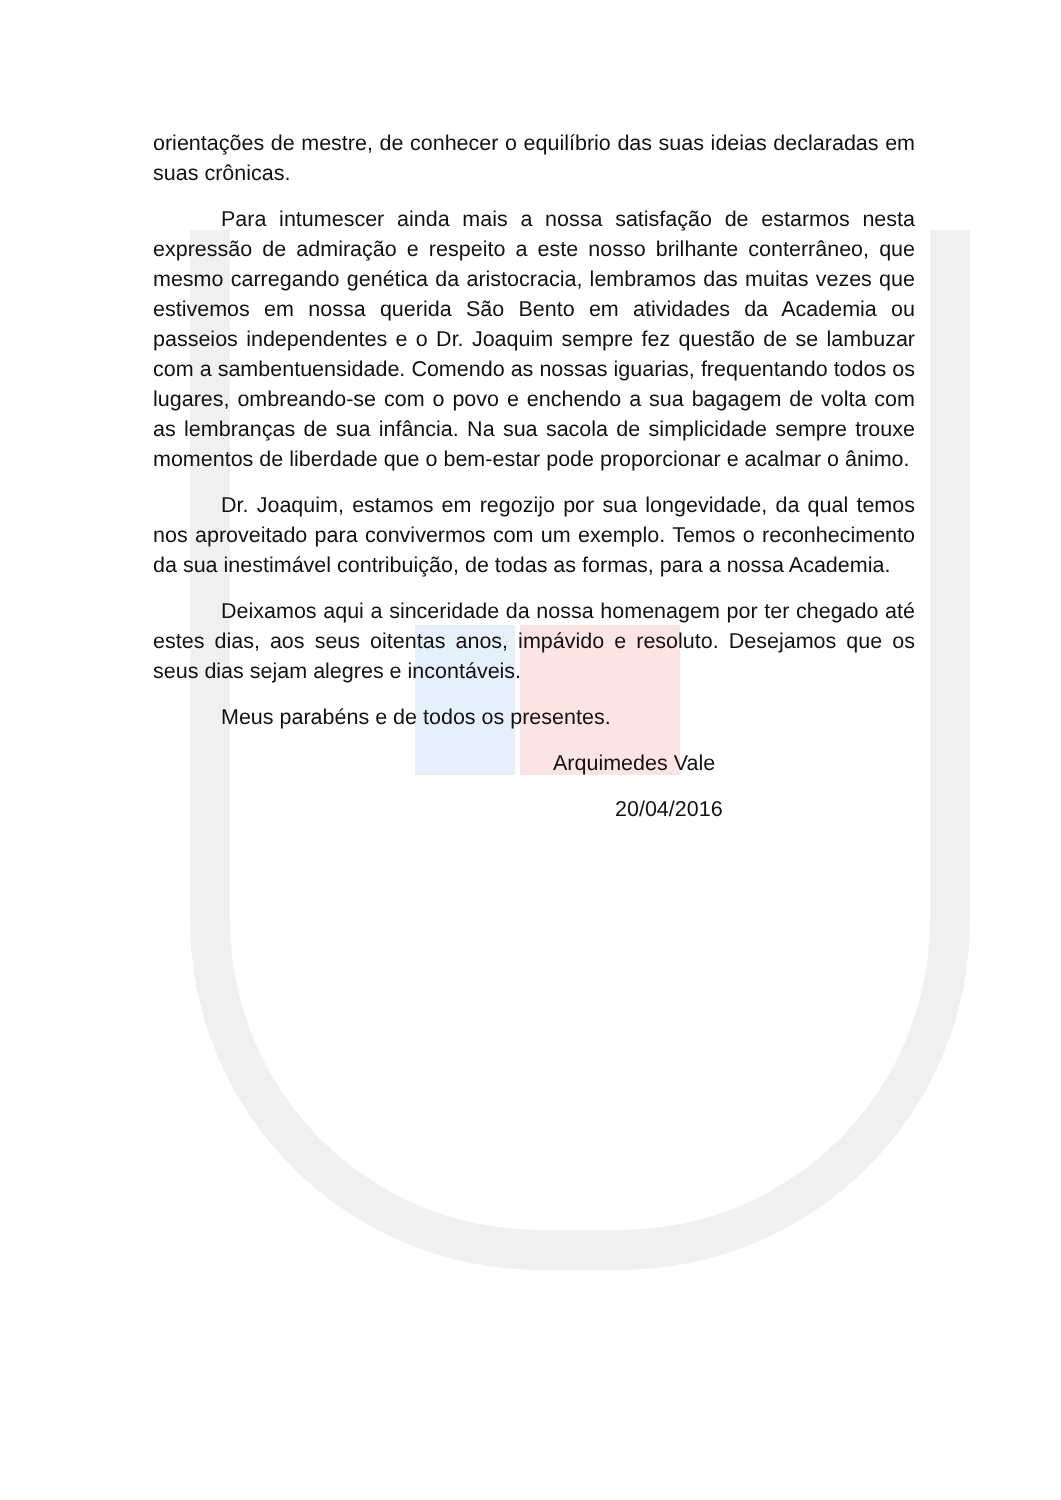orientações de mestre, de conhecer o equilíbrio das suas ideias declaradas em suas crônicas.
Para intumescer ainda mais a nossa satisfação de estarmos nesta expressão de admiração e respeito a este nosso brilhante conterrâneo, que mesmo carregando genética da aristocracia, lembramos das muitas vezes que estivemos em nossa querida São Bento em atividades da Academia ou passeios independentes e o Dr. Joaquim sempre fez questão de se lambuzar com a sambentuensidade. Comendo as nossas iguarias, frequentando todos os lugares, ombreando-se com o povo e enchendo a sua bagagem de volta com as lembranças de sua infância. Na sua sacola de simplicidade sempre trouxe momentos de liberdade que o bem-estar pode proporcionar e acalmar o ânimo.
Dr. Joaquim, estamos em regozijo por sua longevidade, da qual temos nos aproveitado para convivermos com um exemplo. Temos o reconhecimento da sua inestimável contribuição, de todas as formas, para a nossa Academia.
Deixamos aqui a sinceridade da nossa homenagem por ter chegado até estes dias, aos seus oitentas anos, impávido e resoluto. Desejamos que os seus dias sejam alegres e incontáveis.
Meus parabéns e de todos os presentes.
Arquimedes Vale
20/04/2016